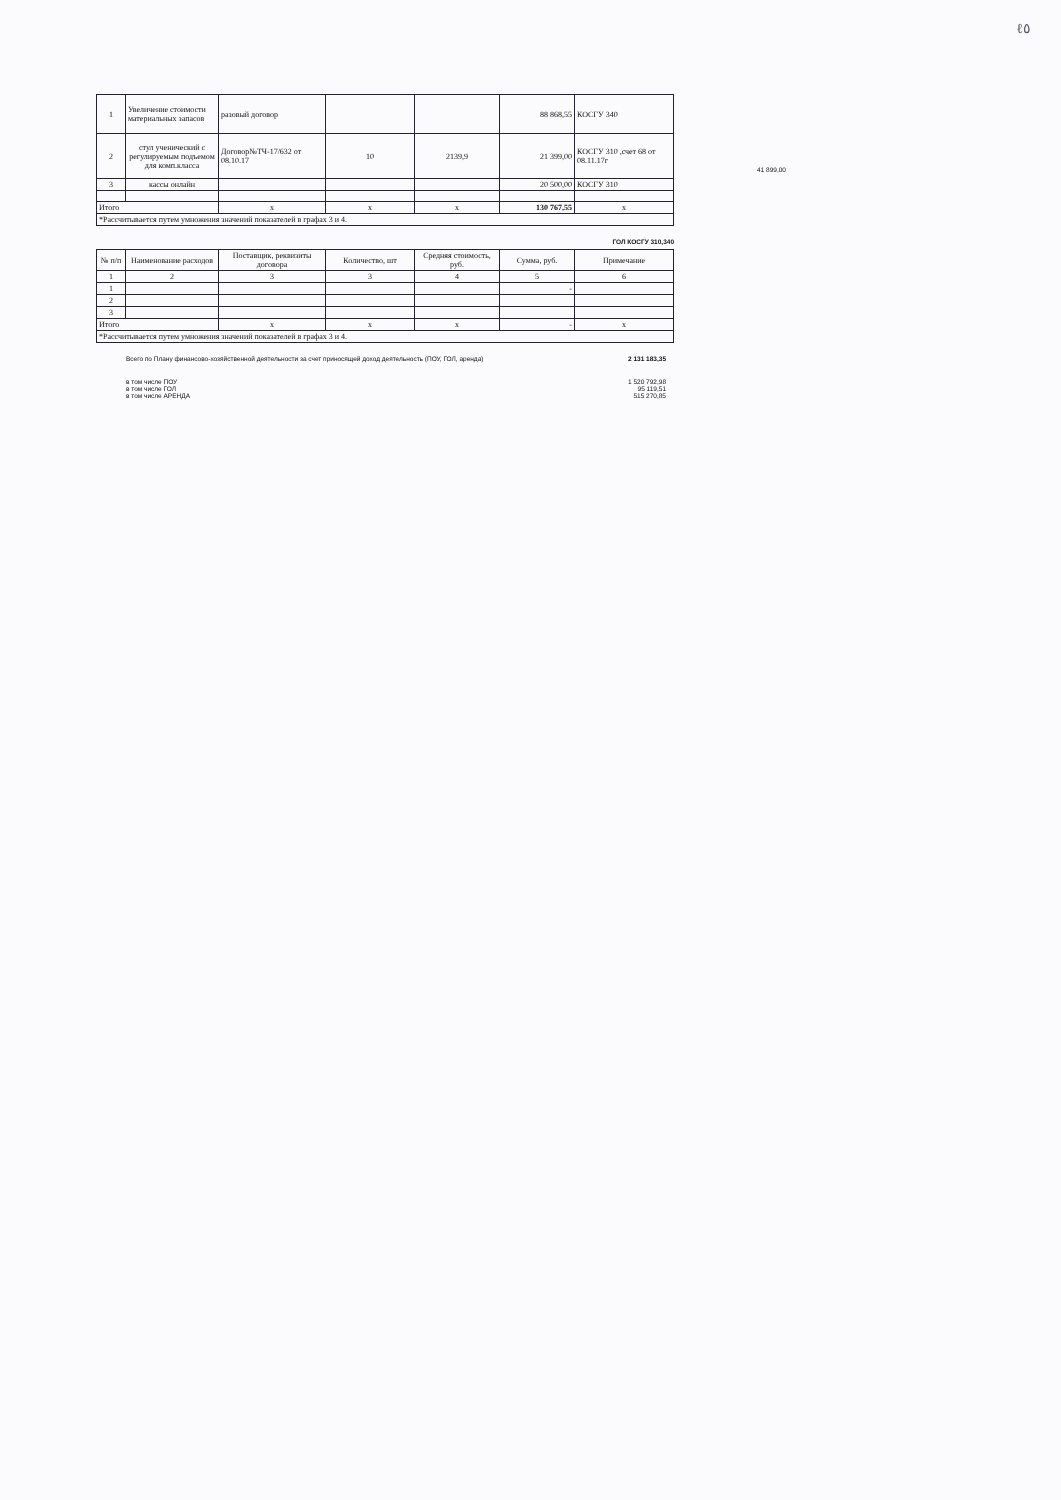ℓ٥
41 899,00
| 1 | Увеличение стоимости материальных запасов | разовый договор | | | 88 868,55 | КОСГУ 340 |
| 2 | стул ученический с регулируемым подъемом для комп.класса | Договор№ТЧ-17/632 от 08.10.17 | 10 | 2139,9 | 21 399,00 | КОСГУ 310 ,счет 68 от 08.11.17г |
| 3 | кассы онлайн | | | | 20 500,00 | КОСГУ 310 |
| Итого | | x | x | x | 130 767,55 | x |
| *Рассчитывается путем умножения значений показателей в графах 3 и 4. | | | | | | |
ГОЛ КОСГУ 310,340
| № п/п | Наименование расходов | Поставщик, реквизиты договора | Количество, шт | Средняя стоимость, руб. | Сумма, руб. | Примечание |
| --- | --- | --- | --- | --- | --- | --- |
| 1 | 2 | 3 | 3 | 4 | 5 | 6 |
| 1 | | | | | - | |
| 2 | | | | | | |
| 3 | | | | | | |
| Итого | | x | x | x | - | x |
| *Рассчитывается путем умножения значений показателей в графах 3 и 4. | | | | | | |
Всего по Плану финансово-хозяйственной деятельности за счет приносящей доход деятельность (ПОУ, ГОЛ, аренда) 2 131 183,35
в том числе ПОУ 1 520 792,98
в том числе ГОЛ 95 119,51
в том числе АРЕНДА 515 270,85